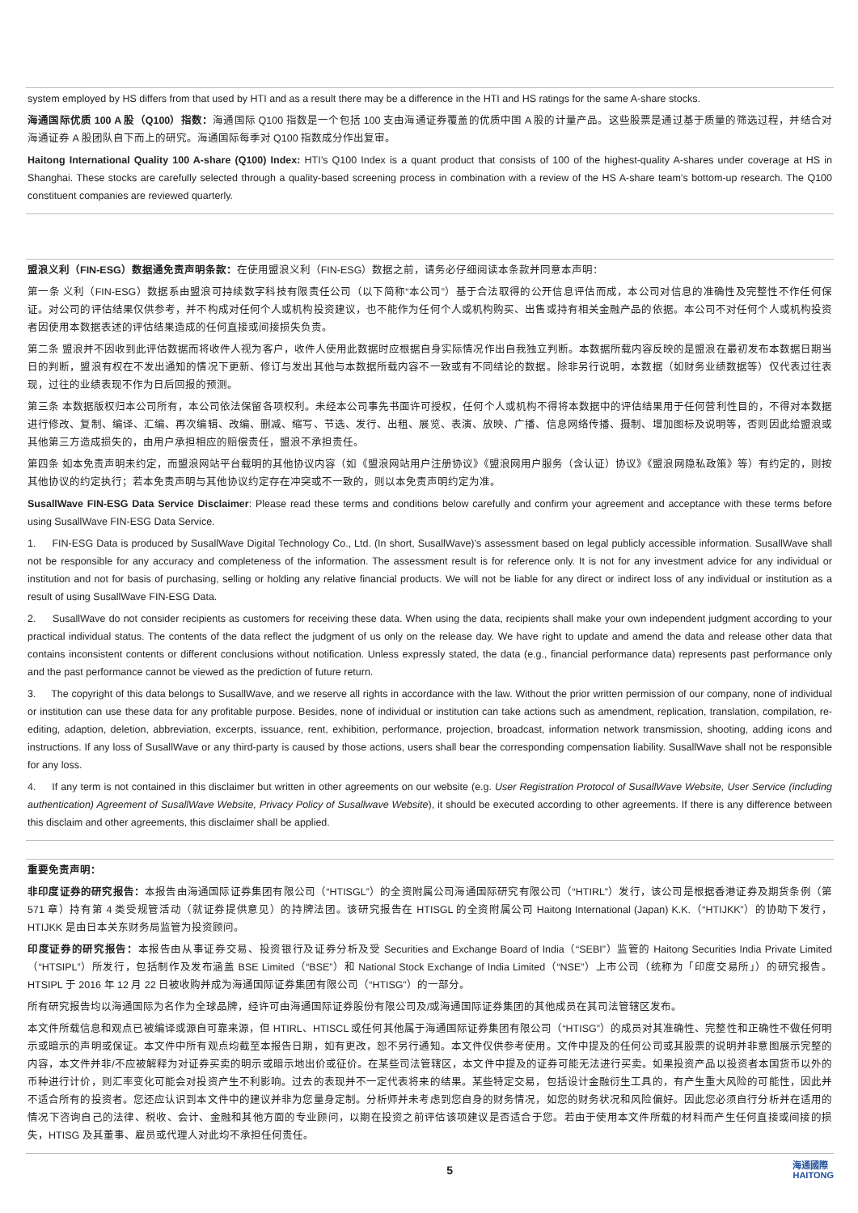system employed by HS differs from that used by HTI and as a result there may be a difference in the HTI and HS ratings for the same A-share stocks.
海通国际优质 100 A 股（Q100）指数：海通国际 Q100 指数是一个包括 100 支由海通证券覆盖的优质中国 A 股的计量产品。这些股票是通过基于质量的筛选过程，并结合对海通证券 A 股团队自下而上的研究。海通国际每季对 Q100 指数成分作出复审。
Haitong International Quality 100 A-share (Q100) Index: HTI’s Q100 Index is a quant product that consists of 100 of the highest-quality A-shares under coverage at HS in Shanghai. These stocks are carefully selected through a quality-based screening process in combination with a review of the HS A-share team’s bottom-up research. The Q100 constituent companies are reviewed quarterly.
盟浪义利（FIN-ESG）数据通免责声明条款：在使用盟浪义利（FIN-ESG）数据之前，请务必仔细阅读本条款并同意本声明：
第一条 义利（FIN-ESG）数据系由盟浪可持续数字科技有限责任公司（以下简称“本公司”）基于合法取得的公开信息评估而成，本公司对信息的准确性及完整性不作任何保证。对公司的评估结果仅供参考，并不构成对任何个人或机构投资建议，也不能作为任何个人或机构购买、出售或持有相关金融产品的依据。本公司不对任何个人或机构投资者因使用本数据表述的评估结果造成的任何直接或间接损失负责。
第二条 盟浪并不因收到此评估数据而将收件人视为客户，收件人使用此数据时应根据自身实际情况作出自我独立判断。本数据所载内容反映的是盟浪在最初发布本数据日期当日的判断，盟浪有权在不发出通知的情况下更新、修订与发出其他与本数据所载内容不一致或有不同结论的数据。除非另行说明，本数据（如财务业绩数据等）仅代表过往表现，过往的业绩表现不作为日后回报的预测。
第三条 本数据版权归本公司所有，本公司依法保留各项权利。未经本公司事先书面许可授权，任何个人或机构不得将本数据中的评估结果用于任何营利性目的，不得对本数据进行修改、复制、编译、汇编、再次编辑、改编、删减、缩写、节选、发行、出租、展览、表演、放映、广播、信息网络传播、摄制、增加图标及说明等，否则因此给盟浪或其他第三方造成损失的，由用户承担相应的赔偿责任，盟浪不承担责任。
第四条 如本免责声明未约定，而盟浪网站平台载明的其他协议内容（如《盟浪网站用户注册协议》《盟浪网用户服务（含认证）协议》《盟浪网隐私政策》等）有约定的，则按其他协议的约定执行；若本免责声明与其他协议约定存在冲突或不一致的，则以本免责声明约定为准。
SusallWave FIN-ESG Data Service Disclaimer: Please read these terms and conditions below carefully and confirm your agreement and acceptance with these terms before using SusallWave FIN-ESG Data Service.
1. FIN-ESG Data is produced by SusallWave Digital Technology Co., Ltd. (In short, SusallWave)’s assessment based on legal publicly accessible information. SusallWave shall not be responsible for any accuracy and completeness of the information. The assessment result is for reference only. It is not for any investment advice for any individual or institution and not for basis of purchasing, selling or holding any relative financial products. We will not be liable for any direct or indirect loss of any individual or institution as a result of using SusallWave FIN-ESG Data.
2. SusallWave do not consider recipients as customers for receiving these data. When using the data, recipients shall make your own independent judgment according to your practical individual status. The contents of the data reflect the judgment of us only on the release day. We have right to update and amend the data and release other data that contains inconsistent contents or different conclusions without notification. Unless expressly stated, the data (e.g., financial performance data) represents past performance only and the past performance cannot be viewed as the prediction of future return.
3. The copyright of this data belongs to SusallWave, and we reserve all rights in accordance with the law. Without the prior written permission of our company, none of individual or institution can use these data for any profitable purpose. Besides, none of individual or institution can take actions such as amendment, replication, translation, compilation, re-editing, adaption, deletion, abbreviation, excerpts, issuance, rent, exhibition, performance, projection, broadcast, information network transmission, shooting, adding icons and instructions. If any loss of SusallWave or any third-party is caused by those actions, users shall bear the corresponding compensation liability. SusallWave shall not be responsible for any loss.
4. If any term is not contained in this disclaimer but written in other agreements on our website (e.g. User Registration Protocol of SusallWave Website, User Service (including authentication) Agreement of SusallWave Website, Privacy Policy of Susallwave Website), it should be executed according to other agreements. If there is any difference between this disclaim and other agreements, this disclaimer shall be applied.
重要免责声明：
非印度证券的研究报告：本报告由海通国际证券集团有限公司（“HTISGL”）的全资附属公司海通国际研究有限公司（“HTIRL”）发行，该公司是根据香港证券及期货条例（第 571 章）持有第 4 类受规管活动（就证券提供意见）的持牌法团。该研究报告在 HTISGL 的全资附属公司 Haitong International (Japan) K.K.（“HTIJKK”）的协助下发行，HTIJKK 是由日本关东财务局监管为投资顾问。
印度证券的研究报告：本报告由从事证券交易、投资银行及证券分析及受 Securities and Exchange Board of India（“SEBI”）监管的 Haitong Securities India Private Limited（“HTSIPL”）所发行，包括制作及发布涵盖 BSE Limited（“BSE”）和 National Stock Exchange of India Limited（“NSE”）上市公司（统称为「印度交易所」）的研究报告。HTSIPL 于 2016 年 12 月 22 日被收购并成为海通国际证券集团有限公司（“HTISG”）的一部分。
所有研究报告均以海通国际为名作为全球品牌，经许可由海通国际证券股份有限公司及/或海通国际证券集团的其他成员在其司法管辖区发布。
本文件所载信息和观点已被编译或源自可靠来源，但 HTIRL、HTISCL 或任何其他属于海通国际证券集团有限公司（“HTISG”）的成员对其准确性、完整性和正确性不做任何明示或暗示的声明或保证。本文件中所有观点均截至本报告日期，如有更改，恕不另行通知。本文件仅供参考使用。文件中提及的任何公司或其股票的说明并非意图展示完整的内容，本文件并非/不应被解释为对证券买卖的明示或暗示地出价或征价。在某些司法管辖区，本文件中提及的证券可能无法进行买卖。如果投资产品以投资者本国货币以外的币种进行计价，则汇率变化可能会对投资产生不利影响。过去的表现并不一定代表将来的结果。某些特定交易，包括设计金融衍生工具的，有产生重大风险的可能性，因此并不适合所有的投资者。您还应认识到本文件中的建议并非为您量身定制。分析师并未考虑到您自身的财务情况，如您的财务状况和风险偏好。因此您必须自行分析并在适用的情况下咨询自己的法律、税收、会计、金融和其他方面的专业顾问，以期在投资之前评估该项建议是否适合于您。若由于使用本文件所载的材料而产生任何直接或间接的损失，HTISG 及其董事、雇员或代理人对此均不承担任何责任。
5 海通國際
HAITONG